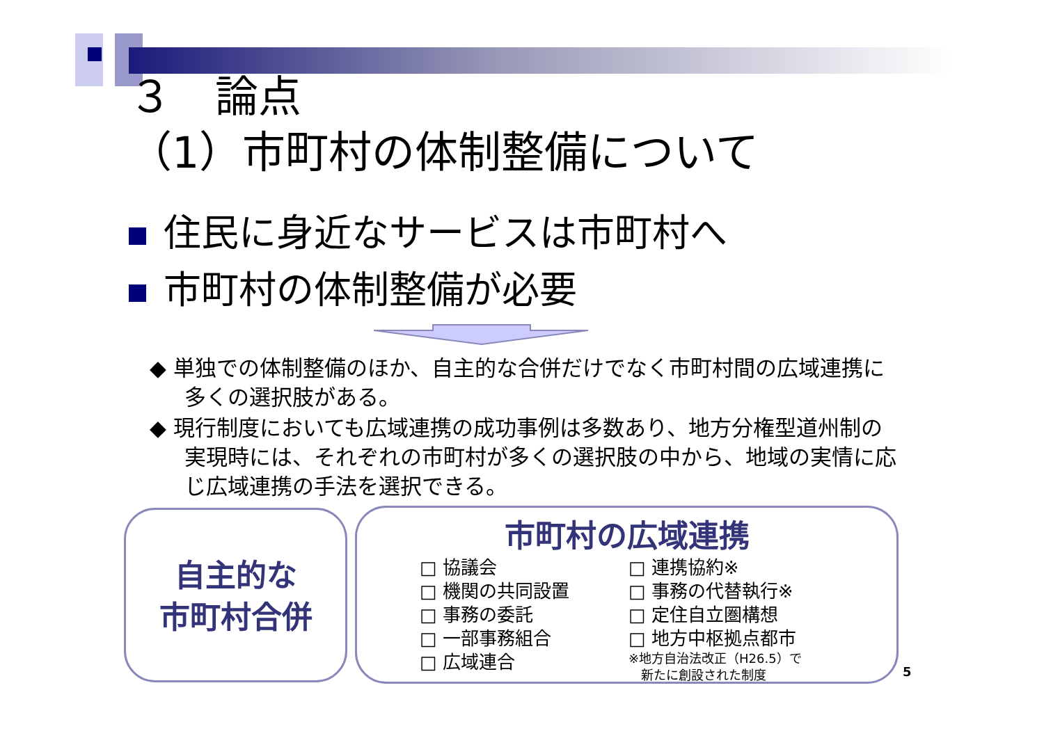３　論点
（1）市町村の体制整備について
住民に身近なサービスは市町村へ
市町村の体制整備が必要
◆ 単独での体制整備のほか、自主的な合併だけでなく市町村間の広域連携に多くの選択肢がある。
◆ 現行制度においても広域連携の成功事例は多数あり、地方分権型道州制の実現時には、それぞれの市町村が多くの選択肢の中から、地域の実情に応じ広域連携の手法を選択できる。
自主的な
市町村合併
市町村の広域連携
□ 協議会
□ 機関の共同設置
□ 事務の委託
□ 一部事務組合
□ 広域連合
□ 連携協約※
□ 事務の代替執行※
□ 定住自立圏構想
□ 地方中枢拠点都市
※地方自治法改正（H26.5）で
　新たに創設された制度
5